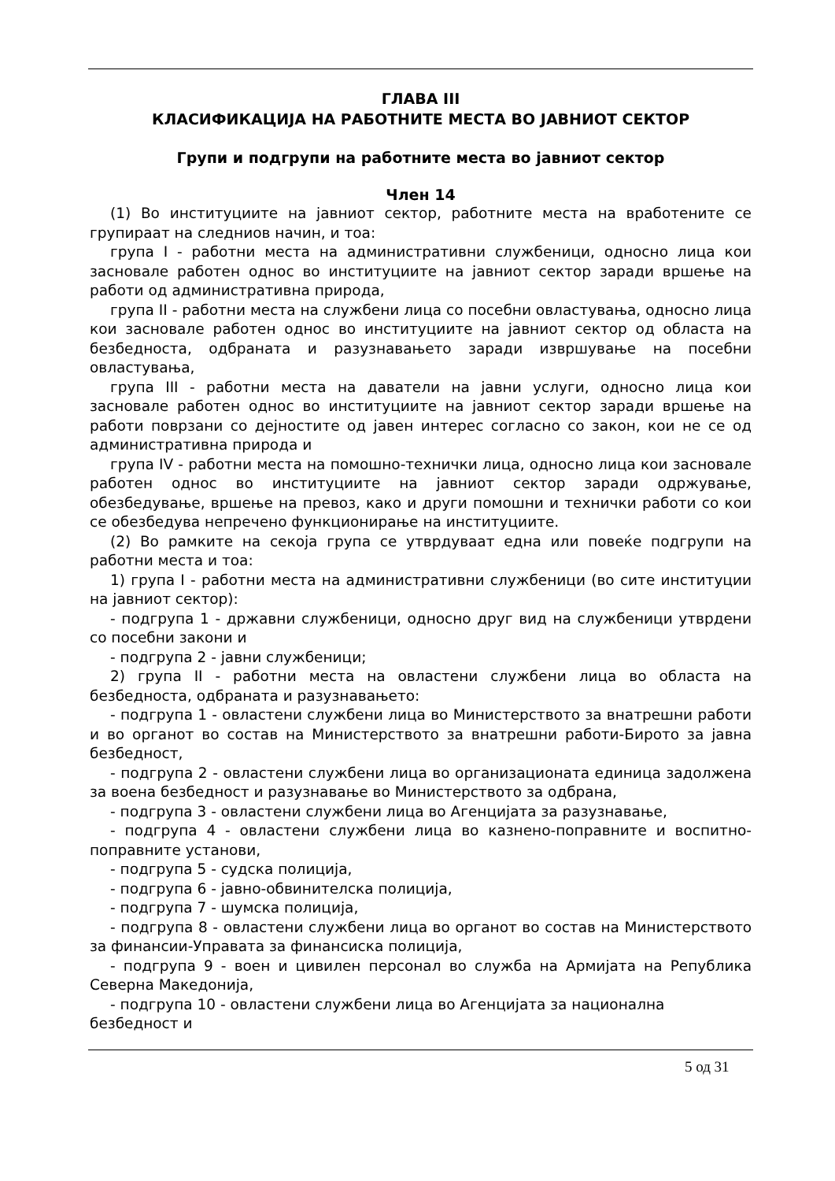ГЛАВА III
КЛАСИФИКАЦИЈА НА РАБОТНИТЕ МЕСТА ВО ЈАВНИОТ СЕКТОР
Групи и подгрупи на работните места во јавниот сектор
Член 14
(1) Во институциите на јавниот сектор, работните места на вработените се групираат на следниов начин, и тоа:
група I - работни места на административни службеници, односно лица кои засновале работен однос во институциите на јавниот сектор заради вршење на работи од административна природа,
група II - работни места на службени лица со посебни овластувања, односно лица кои засновале работен однос во институциите на јавниот сектор од областа на безбедноста, одбраната и разузнавањето заради извршување на посебни овластувања,
група III - работни места на даватели на јавни услуги, односно лица кои засновале работен однос во институциите на јавниот сектор заради вршење на работи поврзани со дејностите од јавен интерес согласно со закон, кои не се од административна природа и
група IV - работни места на помошно-технички лица, односно лица кои засновале работен однос во институциите на јавниот сектор заради одржување, обезбедување, вршење на превоз, како и други помошни и технички работи со кои се обезбедува непречено функционирање на институциите.
(2) Во рамките на секоја група се утврдуваат една или повеќе подгрупи на работни места и тоа:
1) група I - работни места на административни службеници (во сите институции на јавниот сектор):
- подгрупа 1 - државни службеници, односно друг вид на службеници утврдени со посебни закони и
- подгрупа 2 - јавни службеници;
2) група II - работни места на овластени службени лица во областа на безбедноста, одбраната и разузнавањето:
- подгрупа 1 - овластени службени лица во Министерството за внатрешни работи и во органот во состав на Министерството за внатрешни работи-Бирото за јавна безбедност,
- подгрупа 2 - овластени службени лица во организационата единица задолжена за воена безбедност и разузнавање во Министерството за одбрана,
- подгрупа 3 - овластени службени лица во Агенцијата за разузнавање,
- подгрупа 4 - овластени службени лица во казнено-поправните и воспитно-поправните установи,
- подгрупа 5 - судска полиција,
- подгрупа 6 - јавно-обвинителска полиција,
- подгрупа 7 - шумска полиција,
- подгрупа 8 - овластени службени лица во органот во состав на Министерството за финансии-Управата за финансиска полиција,
- подгрупа 9 - воен и цивилен персонал во служба на Армијата на Република Северна Македонија,
- подгрупа 10 - овластени службени лица во Агенцијата за национална безбедност и
5 од 31